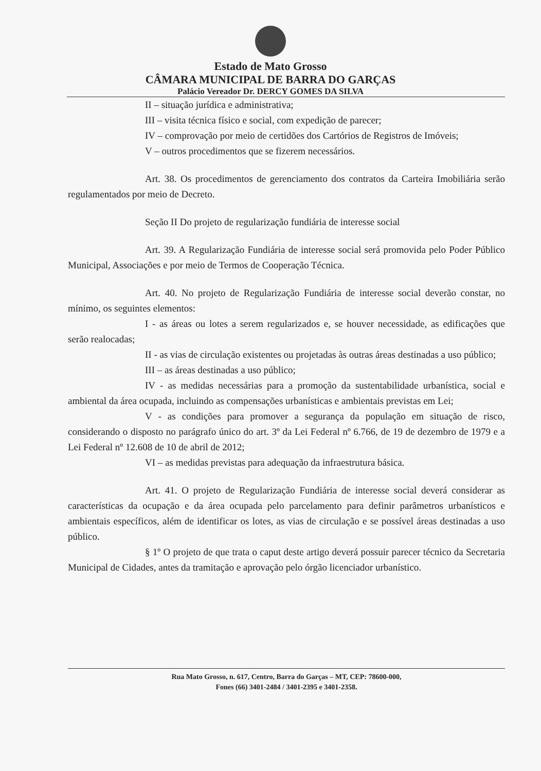Estado de Mato Grosso
CÂMARA MUNICIPAL DE BARRA DO GARÇAS
Palácio Vereador Dr. DERCY GOMES DA SILVA
II – situação jurídica e administrativa;
III – visita técnica físico e social, com expedição de parecer;
IV – comprovação por meio de certidões dos Cartórios de Registros de Imóveis;
V – outros procedimentos que se fizerem necessários.
Art. 38. Os procedimentos de gerenciamento dos contratos da Carteira Imobiliária serão regulamentados por meio de Decreto.
Seção II Do projeto de regularização fundiária de interesse social
Art. 39. A Regularização Fundiária de interesse social será promovida pelo Poder Público Municipal, Associações e por meio de Termos de Cooperação Técnica.
Art. 40. No projeto de Regularização Fundiária de interesse social deverão constar, no mínimo, os seguintes elementos:
I - as áreas ou lotes a serem regularizados e, se houver necessidade, as edificações que serão realocadas;
II - as vias de circulação existentes ou projetadas às outras áreas destinadas a uso público;
III – as áreas destinadas a uso público;
IV - as medidas necessárias para a promoção da sustentabilidade urbanística, social e ambiental da área ocupada, incluindo as compensações urbanísticas e ambientais previstas em Lei;
V - as condições para promover a segurança da população em situação de risco, considerando o disposto no parágrafo único do art. 3º da Lei Federal nº 6.766, de 19 de dezembro de 1979 e a Lei Federal nº 12.608 de 10 de abril de 2012;
VI – as medidas previstas para adequação da infraestrutura básica.
Art. 41. O projeto de Regularização Fundiária de interesse social deverá considerar as características da ocupação e da área ocupada pelo parcelamento para definir parâmetros urbanísticos e ambientais específicos, além de identificar os lotes, as vias de circulação e se possível áreas destinadas a uso público.
§ 1º O projeto de que trata o caput deste artigo deverá possuir parecer técnico da Secretaria Municipal de Cidades, antes da tramitação e aprovação pelo órgão licenciador urbanístico.
Rua Mato Grosso, n. 617, Centro, Barra do Garças – MT, CEP: 78600-000,
Fones (66) 3401-2484 / 3401-2395 e 3401-2358.